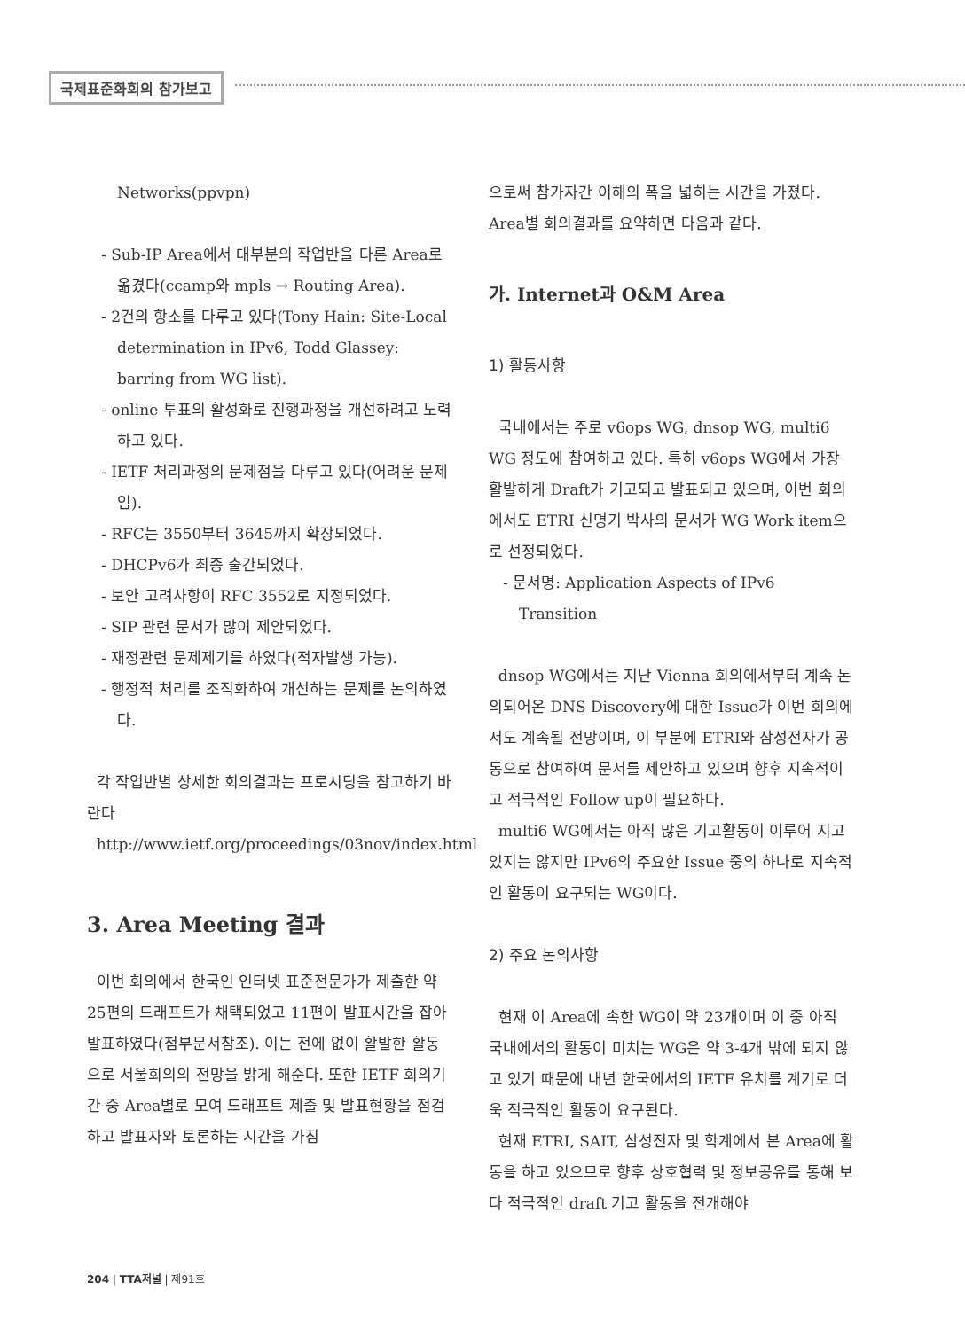국제표준화회의 참가보고
Networks(ppvpn)
- Sub-IP Area에서 대부분의 작업반을 다른 Area로 옮겼다(ccamp와 mpls → Routing Area).
- 2건의 항소를 다루고 있다(Tony Hain: Site-Local determination in IPv6, Todd Glassey: barring from WG list).
- online 투표의 활성화로 진행과정을 개선하려고 노력하고 있다.
- IETF 처리과정의 문제점을 다루고 있다(어려운 문제임).
- RFC는 3550부터 3645까지 확장되었다.
- DHCPv6가 최종 출간되었다.
- 보안 고려사항이 RFC 3552로 지정되었다.
- SIP 관련 문서가 많이 제안되었다.
- 재정관련 문제제기를 하였다(적자발생 가능).
- 행정적 처리를 조직화하여 개선하는 문제를 논의하였다.
각 작업반별 상세한 회의결과는 프로시딩을 참고하기 바란다
http://www.ietf.org/proceedings/03nov/index.html
3. Area Meeting 결과
이번 회의에서 한국인 인터넷 표준전문가가 제출한 약 25편의 드래프트가 채택되었고 11편이 발표시간을 잡아 발표하였다(첨부문서참조). 이는 전에 없이 활발한 활동으로 서울회의의 전망을 밝게 해준다. 또한 IETF 회의기간 중 Area별로 모여 드래프트 제출 및 발표현황을 점검하고 발표자와 토론하는 시간을 가짐
으로써 참가자간 이해의 폭을 넓히는 시간을 가졌다. Area별 회의결과를 요약하면 다음과 같다.
가. Internet과 O&M Area
1) 활동사항
국내에서는 주로 v6ops WG, dnsop WG, multi6 WG 정도에 참여하고 있다. 특히 v6ops WG에서 가장 활발하게 Draft가 기고되고 발표되고 있으며, 이번 회의에서도 ETRI 신명기 박사의 문서가 WG Work item으로 선정되었다.
- 문서명: Application Aspects of IPv6 Transition
dnsop WG에서는 지난 Vienna 회의에서부터 계속 논의되어온 DNS Discovery에 대한 Issue가 이번 회의에서도 계속될 전망이며, 이 부분에 ETRI와 삼성전자가 공동으로 참여하여 문서를 제안하고 있으며 향후 지속적이고 적극적인 Follow up이 필요하다.
multi6 WG에서는 아직 많은 기고활동이 이루어 지고 있지는 않지만 IPv6의 주요한 Issue 중의 하나로 지속적인 활동이 요구되는 WG이다.
2) 주요 논의사항
현재 이 Area에 속한 WG이 약 23개이며 이 중 아직 국내에서의 활동이 미치는 WG은 약 3-4개 밖에 되지 않고 있기 때문에 내년 한국에서의 IETF 유치를 계기로 더욱 적극적인 활동이 요구된다.
현재 ETRI, SAIT, 삼성전자 및 학계에서 본 Area에 활동을 하고 있으므로 향후 상호협력 및 정보공유를 통해 보다 적극적인 draft 기고 활동을 전개해야
204 | TTA저널 | 제91호